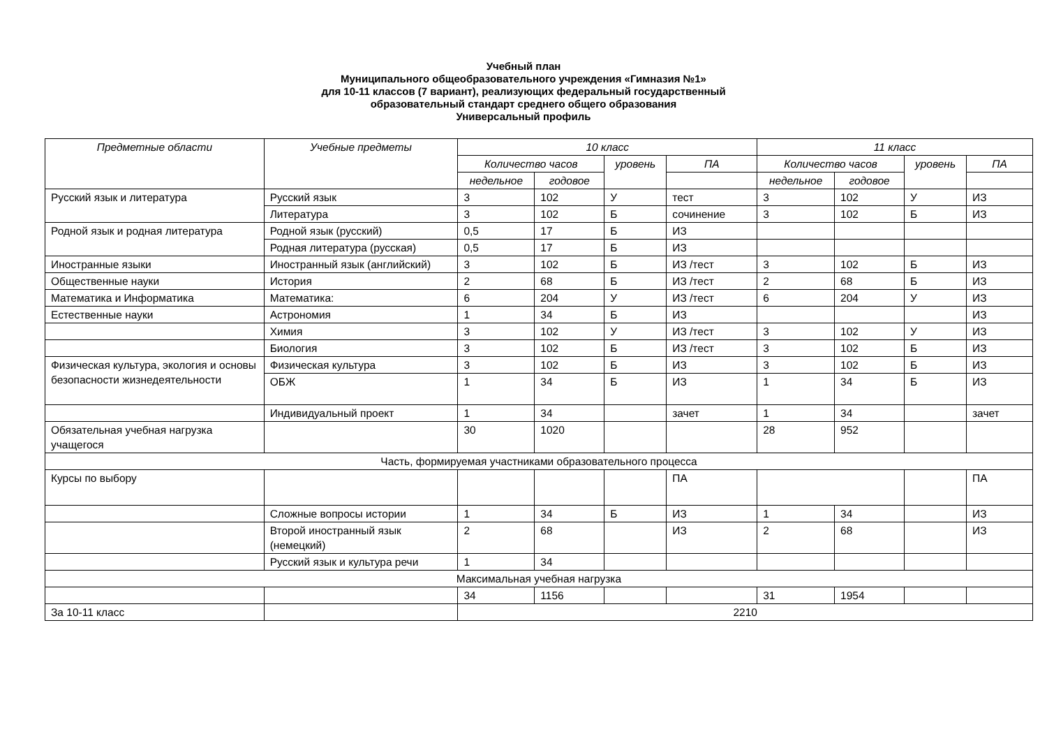Учебный план
Муниципального общеобразовательного учреждения «Гимназия №1»
для 10-11 классов (7 вариант), реализующих федеральный государственный
образовательный стандарт среднего общего образования
Универсальный профиль
| Предметные области | Учебные предметы | 10 класс | | | | 11 класс | | | |
| --- | --- | --- | --- | --- | --- | --- | --- | --- | --- |
| | | Количество часов | | уровень | ПА | Количество часов | | уровень | ПА |
| | | недельное | годовое | | | недельное | годовое | | |
| Русский язык и литература | Русский язык | 3 | 102 | У | тест | 3 | 102 | У | ИЗ |
| | Литература | 3 | 102 | Б | сочинение | 3 | 102 | Б | ИЗ |
| Родной язык и родная литература | Родной язык (русский) | 0,5 | 17 | Б | ИЗ | | | | |
| | Родная литература (русская) | 0,5 | 17 | Б | ИЗ | | | | |
| Иностранные языки | Иностранный язык (английский) | 3 | 102 | Б | ИЗ /тест | 3 | 102 | Б | ИЗ |
| Общественные науки | История | 2 | 68 | Б | ИЗ /тест | 2 | 68 | Б | ИЗ |
| Математика и Информатика | Математика: | 6 | 204 | У | ИЗ /тест | 6 | 204 | У | ИЗ |
| Естественные науки | Астрономия | 1 | 34 | Б | ИЗ | | | | ИЗ |
| | Химия | 3 | 102 | У | ИЗ /тест | 3 | 102 | У | ИЗ |
| | Биология | 3 | 102 | Б | ИЗ /тест | 3 | 102 | Б | ИЗ |
| Физическая культура, экология и основы безопасности жизнедеятельности | Физическая культура | 3 | 102 | Б | ИЗ | 3 | 102 | Б | ИЗ |
| | ОБЖ | 1 | 34 | Б | ИЗ | 1 | 34 | Б | ИЗ |
| | Индивидуальный проект | 1 | 34 | | зачет | 1 | 34 | | зачет |
| Обязательная учебная нагрузка учащегося | | 30 | 1020 | | | 28 | 952 | | |
| Часть, формируемая участниками образовательного процесса | | | | | | | | | |
| Курсы по выбору | | | | | ПА | | | | ПА |
| | Сложные вопросы истории | 1 | 34 | Б | ИЗ | 1 | 34 | | ИЗ |
| | Второй иностранный язык (немецкий) | 2 | 68 | | ИЗ | 2 | 68 | | ИЗ |
| | Русский язык и культура речи | 1 | 34 | | | | | | |
| Максимальная учебная нагрузка | | | | | | | | | |
| | | 34 | 1156 | | | 31 | 1954 | | |
| За 10-11 класс | | 2210 | | | | | | | |